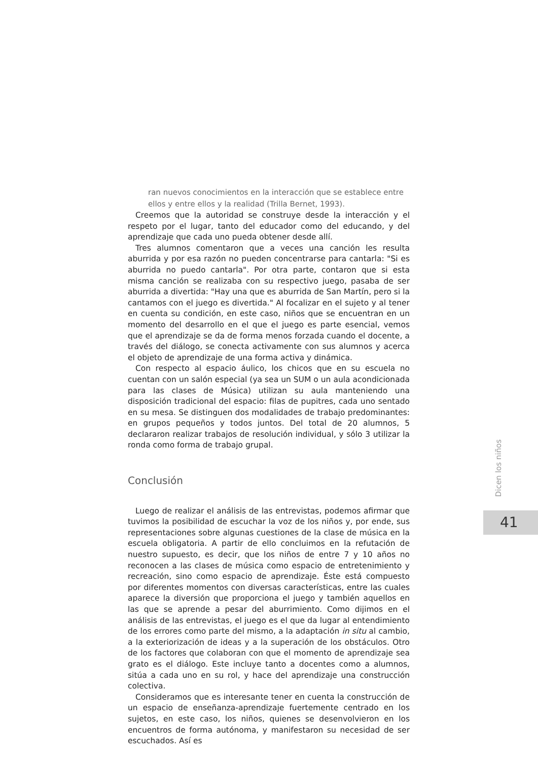ran nuevos conocimientos en la interacción que se establece entre ellos y entre ellos y la realidad (Trilla Bernet, 1993).
Creemos que la autoridad se construye desde la interacción y el respeto por el lugar, tanto del educador como del educando, y del aprendizaje que cada uno pueda obtener desde allí.
Tres alumnos comentaron que a veces una canción les resulta aburrida y por esa razón no pueden concentrarse para cantarla: "Si es aburrida no puedo cantarla". Por otra parte, contaron que si esta misma canción se realizaba con su respectivo juego, pasaba de ser aburrida a divertida: "Hay una que es aburrida de San Martín, pero si la cantamos con el juego es divertida." Al focalizar en el sujeto y al tener en cuenta su condición, en este caso, niños que se encuentran en un momento del desarrollo en el que el juego es parte esencial, vemos que el aprendizaje se da de forma menos forzada cuando el docente, a través del diálogo, se conecta activamente con sus alumnos y acerca el objeto de aprendizaje de una forma activa y dinámica.
Con respecto al espacio áulico, los chicos que en su escuela no cuentan con un salón especial (ya sea un SUM o un aula acondicionada para las clases de Música) utilizan su aula manteniendo una disposición tradicional del espacio: filas de pupitres, cada uno sentado en su mesa. Se distinguen dos modalidades de trabajo predominantes: en grupos pequeños y todos juntos. Del total de 20 alumnos, 5 declararon realizar trabajos de resolución individual, y sólo 3 utilizar la ronda como forma de trabajo grupal.
Conclusión
Luego de realizar el análisis de las entrevistas, podemos afirmar que tuvimos la posibilidad de escuchar la voz de los niños y, por ende, sus representaciones sobre algunas cuestiones de la clase de música en la escuela obligatoria. A partir de ello concluimos en la refutación de nuestro supuesto, es decir, que los niños de entre 7 y 10 años no reconocen a las clases de música como espacio de entretenimiento y recreación, sino como espacio de aprendizaje. Éste está compuesto por diferentes momentos con diversas características, entre las cuales aparece la diversión que proporciona el juego y también aquellos en las que se aprende a pesar del aburrimiento. Como dijimos en el análisis de las entrevistas, el juego es el que da lugar al entendimiento de los errores como parte del mismo, a la adaptación in situ al cambio, a la exteriorización de ideas y a la superación de los obstáculos. Otro de los factores que colaboran con que el momento de aprendizaje sea grato es el diálogo. Este incluye tanto a docentes como a alumnos, sitúa a cada uno en su rol, y hace del aprendizaje una construcción colectiva.
Consideramos que es interesante tener en cuenta la construcción de un espacio de enseñanza-aprendizaje fuertemente centrado en los sujetos, en este caso, los niños, quienes se desenvolvieron en los encuentros de forma autónoma, y manifestaron su necesidad de ser escuchados. Así es
Dicen los niños
41